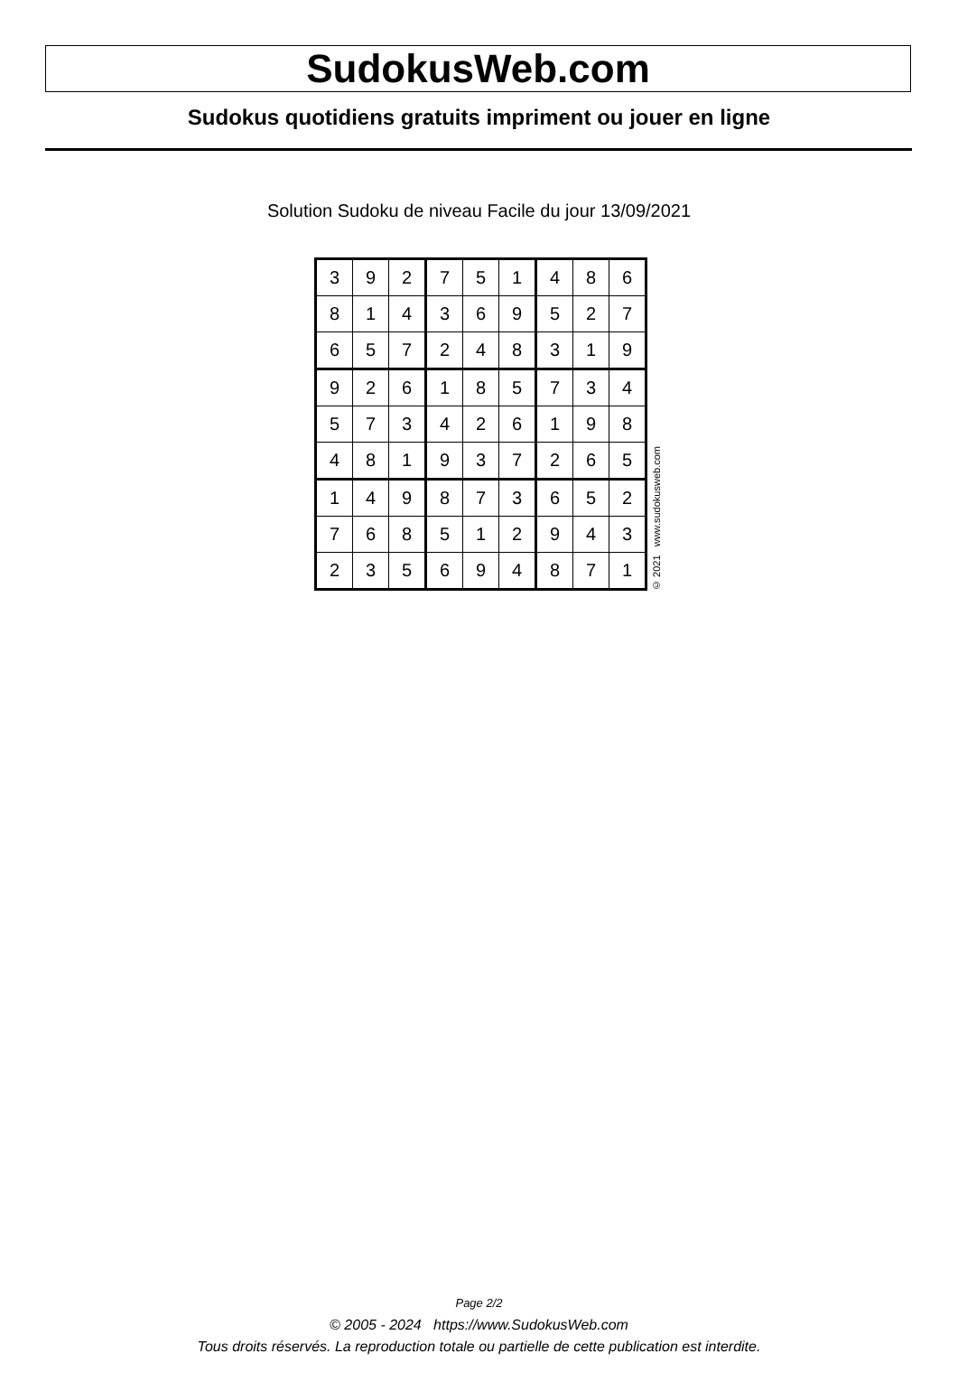SudokusWeb.com
Sudokus quotidiens gratuits impriment ou jouer en ligne
Solution Sudoku de niveau Facile du jour 13/09/2021
| 3 | 9 | 2 | 7 | 5 | 1 | 4 | 8 | 6 |
| 8 | 1 | 4 | 3 | 6 | 9 | 5 | 2 | 7 |
| 6 | 5 | 7 | 2 | 4 | 8 | 3 | 1 | 9 |
| 9 | 2 | 6 | 1 | 8 | 5 | 7 | 3 | 4 |
| 5 | 7 | 3 | 4 | 2 | 6 | 1 | 9 | 8 |
| 4 | 8 | 1 | 9 | 3 | 7 | 2 | 6 | 5 |
| 1 | 4 | 9 | 8 | 7 | 3 | 6 | 5 | 2 |
| 7 | 6 | 8 | 5 | 1 | 2 | 9 | 4 | 3 |
| 2 | 3 | 5 | 6 | 9 | 4 | 8 | 7 | 1 |
© 2021 www.sudokusweb.com
Page 2/2
© 2005 - 2024 https://www.SudokusWeb.com
Tous droits réservés. La reproduction totale ou partielle de cette publication est interdite.